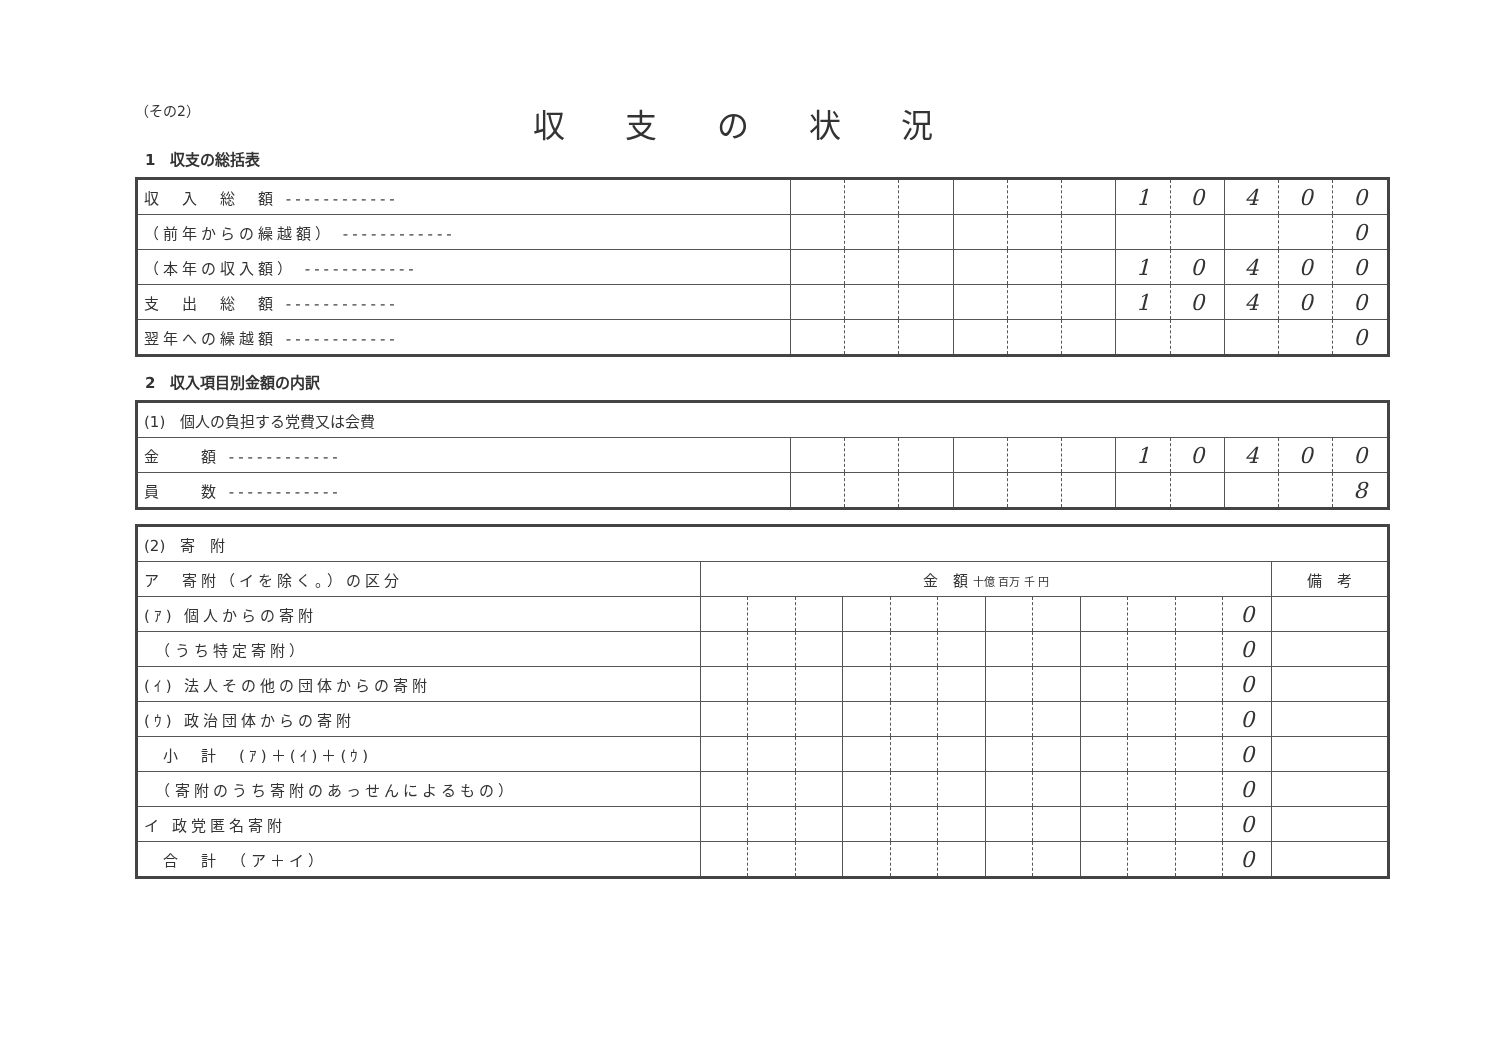（その2）
収支の状況
1　収支の総括表
| 収 入 総 額 ------------ | | | | | | | 1 | 0 | 4 | 0 | 0 |
| （前年からの繰越額） ------------ | | | | | | | | | | | 0 |
| （本年の収入額） ------------ | | | | | | | 1 | 0 | 4 | 0 | 0 |
| 支 出 総 額 ------------ | | | | | | | 1 | 0 | 4 | 0 | 0 |
| 翌年への繰越額 ------------ | | | | | | | | | | | 0 |
2　収入項目別金額の内訳
| (1) 個人の負担する党費又は会費 | | | | | | | | | | | |
| 金 額 ------------ | | | | | | | 1 | 0 | 4 | 0 | 0 |
| 員 数 ------------ | | | | | | | | | | | 8 |
| (2) 寄 附 | | | | | | | | | | | | | |
| ア 寄附（イを除く。）の区分 | 金 額 十億 百万 千 円 | | | | | | | | | | | | 備 考 |
| (ｱ) 個人からの寄附 | | | | | | | | | | | | 0 | |
| （うち特定寄附） | | | | | | | | | | | | 0 | |
| (ｲ) 法人その他の団体からの寄附 | | | | | | | | | | | | 0 | |
| (ｳ) 政治団体からの寄附 | | | | | | | | | | | | 0 | |
| 小 計 (ｱ)＋(ｲ)＋(ｳ) | | | | | | | | | | | | 0 | |
| （寄附のうち寄附のあっせんによるもの） | | | | | | | | | | | | 0 | |
| イ 政党匿名寄附 | | | | | | | | | | | | 0 | |
| 合 計 （ア＋イ） | | | | | | | | | | | | 0 | |